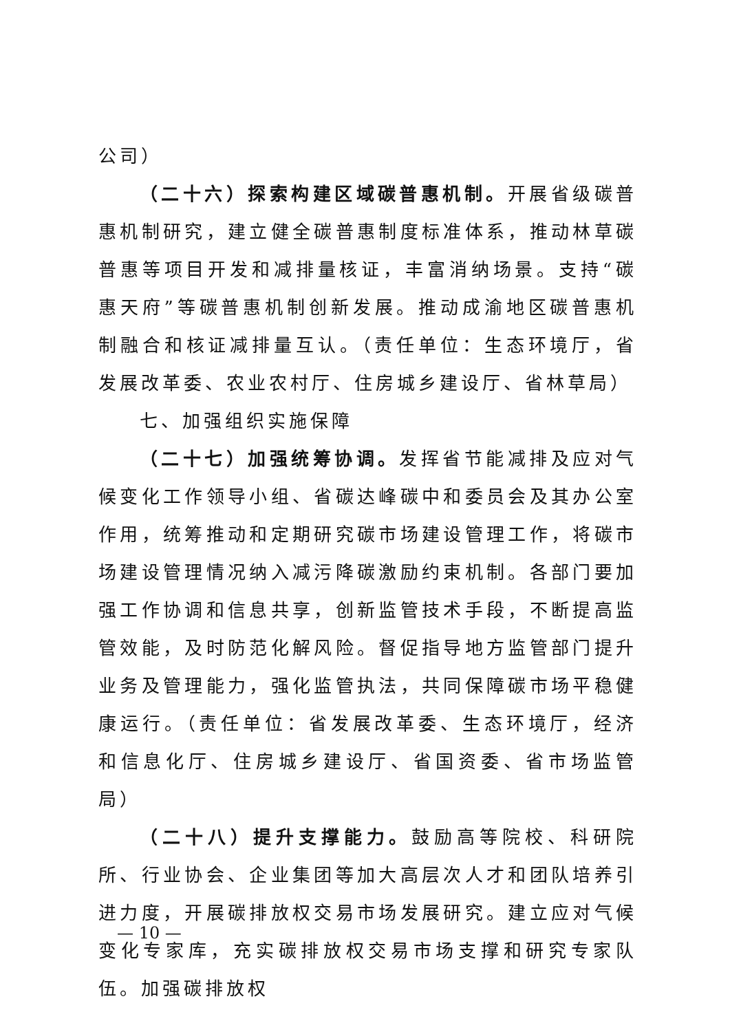公司）
（二十六）探索构建区域碳普惠机制。开展省级碳普惠机制研究，建立健全碳普惠制度标准体系，推动林草碳普惠等项目开发和减排量核证，丰富消纳场景。支持“碳惠天府”等碳普惠机制创新发展。推动成渝地区碳普惠机制融合和核证减排量互认。（责任单位：生态环境厅，省发展改革委、农业农村厅、住房城乡建设厅、省林草局）
七、加强组织实施保障
（二十七）加强统筹协调。发挥省节能减排及应对气候变化工作领导小组、省碳达峰碳中和委员会及其办公室作用，统筹推动和定期研究碳市场建设管理工作，将碳市场建设管理情况纳入减污降碳激励约束机制。各部门要加强工作协调和信息共享，创新监管技术手段，不断提高监管效能，及时防范化解风险。督促指导地方监管部门提升业务及管理能力，强化监管执法，共同保障碳市场平稳健康运行。（责任单位：省发展改革委、生态环境厅，经济和信息化厅、住房城乡建设厅、省国资委、省市场监管局）
（二十八）提升支撑能力。鼓励高等院校、科研院所、行业协会、企业集团等加大高层次人才和团队培养引进力度，开展碳排放权交易市场发展研究。建立应对气候变化专家库，充实碳排放权交易市场支撑和研究专家队伍。加强碳排放权
— 10 —